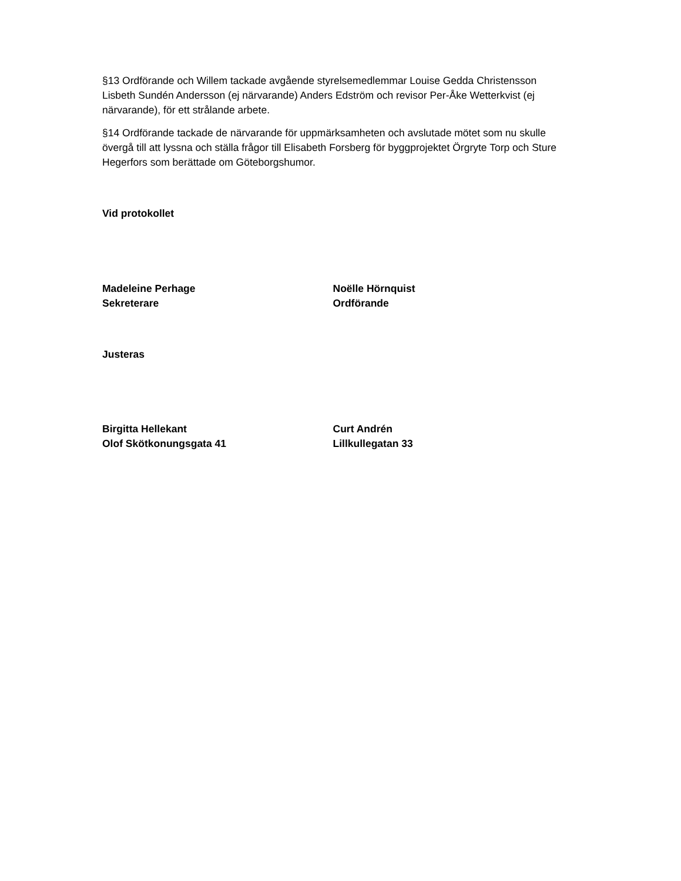§13 Ordförande och Willem tackade avgående styrelsemedlemmar Louise Gedda Christensson Lisbeth Sundén Andersson (ej närvarande) Anders Edström och revisor Per-Åke Wetterkvist (ej närvarande), för ett strålande arbete.
§14 Ordförande tackade de närvarande för uppmärksamheten och avslutade mötet som nu skulle övergå till att lyssna och ställa frågor till Elisabeth Forsberg för byggprojektet Örgryte Torp och Sture Hegerfors som berättade om Göteborgshumor.
Vid protokollet
Madeleine Perhage
Sekreterare
Noëlle Hörnquist
Ordförande
Justeras
Birgitta Hellekant
Olof Skötkonungsgata 41
Curt Andrén
Lillkullegatan 33